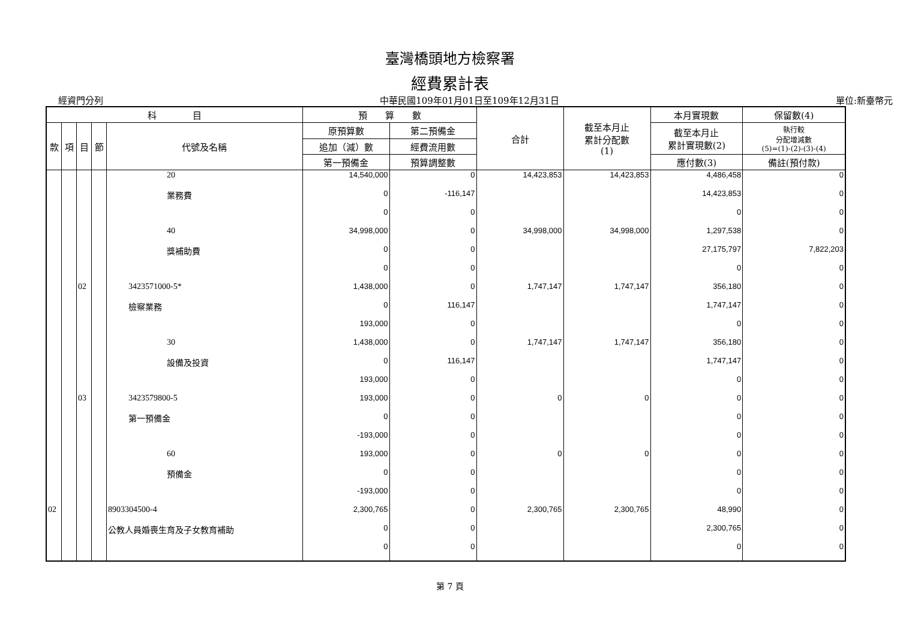臺灣橋頭地方檢察署
經費累計表
經資門分列 中華民國109年01月01日至109年12月31日 單位:新臺幣元
| 科 目 | | | | | 預 算 數 | | 合計 | 截至本月止 累計分配數 (1) | 本月實現數 | 保留數(4) |
| --- | --- | --- | --- | --- | --- | --- | --- | --- | --- | --- |
| 款 | 項 | 目 | 節 | 代號及名稱 | 原預算數 | 第二預備金 | | | 截至本月止 累計實現數(2) | 執行較 分配增減數 (5)=(1)-(2)-(3)-(4) |
| | | | | | 追加（減）數 | 經費流用數 | | | | |
| | | | | | 第一預備金 | 預算調整數 | | | 應付數(3) | 備註(預付款) |
| | | | | 20 | 14,540,000 | 0 | 14,423,853 | 14,423,853 | 4,486,458 | 0 |
| | | | | 業務費 | 0 | -116,147 | | | 14,423,853 | 0 |
| | | | | | 0 | 0 | | | 0 | 0 |
| | | | | 40 | 34,998,000 | 0 | 34,998,000 | 34,998,000 | 1,297,538 | 0 |
| | | | | 獎補助費 | 0 | 0 | | | 27,175,797 | 7,822,203 |
| | | | | | 0 | 0 | | | 0 | 0 |
| | | 02 | | 3423571000-5* | 1,438,000 | 0 | 1,747,147 | 1,747,147 | 356,180 | 0 |
| | | | | 檢察業務 | 0 | 116,147 | | | 1,747,147 | 0 |
| | | | | | 193,000 | 0 | | | 0 | 0 |
| | | | | 30 | 1,438,000 | 0 | 1,747,147 | 1,747,147 | 356,180 | 0 |
| | | | | 設備及投資 | 0 | 116,147 | | | 1,747,147 | 0 |
| | | | | | 193,000 | 0 | | | 0 | 0 |
| | | 03 | | 3423579800-5 | 193,000 | 0 | 0 | 0 | 0 | 0 |
| | | | | 第一預備金 | 0 | 0 | | | 0 | 0 |
| | | | | | -193,000 | 0 | | | 0 | 0 |
| | | | | 60 | 193,000 | 0 | 0 | 0 | 0 | 0 |
| | | | | 預備金 | 0 | 0 | | | 0 | 0 |
| | | | | | -193,000 | 0 | | | 0 | 0 |
| 02 | | | | 8903304500-4 | 2,300,765 | 0 | 2,300,765 | 2,300,765 | 48,990 | 0 |
| | | | | 公教人員婚喪生育及子女教育補助 | 0 | 0 | | | 2,300,765 | 0 |
| | | | | | 0 | 0 | | | 0 | 0 |
第 7 頁